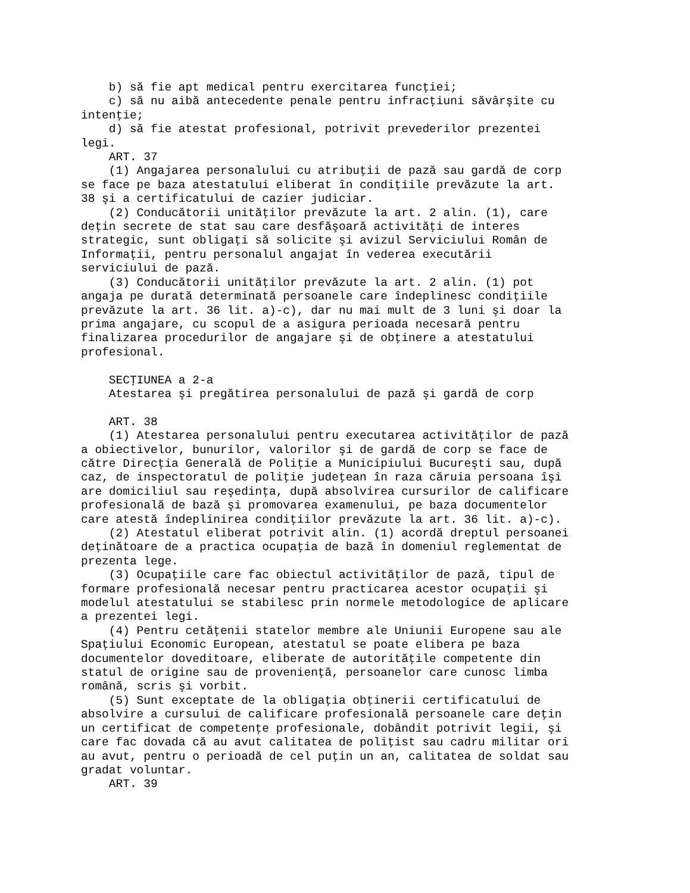b) să fie apt medical pentru exercitarea funcţiei;
    c) să nu aibă antecedente penale pentru infracţiuni săvârşite cu
intenţie;
    d) să fie atestat profesional, potrivit prevederilor prezentei
legi.
    ART. 37
    (1) Angajarea personalului cu atribuţii de pază sau gardă de corp
se face pe baza atestatului eliberat în condiţiile prevăzute la art.
38 şi a certificatului de cazier judiciar.
    (2) Conducătorii unităţilor prevăzute la art. 2 alin. (1), care
deţin secrete de stat sau care desfăşoară activităţi de interes
strategic, sunt obligaţi să solicite şi avizul Serviciului Român de
Informaţii, pentru personalul angajat în vederea executării
serviciului de pază.
    (3) Conducătorii unităţilor prevăzute la art. 2 alin. (1) pot
angaja pe durată determinată persoanele care îndeplinesc condiţiile
prevăzute la art. 36 lit. a)-c), dar nu mai mult de 3 luni şi doar la
prima angajare, cu scopul de a asigura perioada necesară pentru
finalizarea procedurilor de angajare şi de obţinere a atestatului
profesional.

    SECŢIUNEA a 2-a
    Atestarea şi pregătirea personalului de pază şi gardă de corp

    ART. 38
    (1) Atestarea personalului pentru executarea activităţilor de pază
a obiectivelor, bunurilor, valorilor şi de gardă de corp se face de
către Direcţia Generală de Poliţie a Municipiului Bucureşti sau, după
caz, de inspectoratul de poliţie judeţean în raza căruia persoana îşi
are domiciliul sau reşedinţa, după absolvirea cursurilor de calificare
profesională de bază şi promovarea examenului, pe baza documentelor
care atestă îndeplinirea condiţiilor prevăzute la art. 36 lit. a)-c).
    (2) Atestatul eliberat potrivit alin. (1) acordă dreptul persoanei
deţinătoare de a practica ocupaţia de bază în domeniul reglementat de
prezenta lege.
    (3) Ocupaţiile care fac obiectul activităţilor de pază, tipul de
formare profesională necesar pentru practicarea acestor ocupaţii şi
modelul atestatului se stabilesc prin normele metodologice de aplicare
a prezentei legi.
    (4) Pentru cetăţenii statelor membre ale Uniunii Europene sau ale
Spaţiului Economic European, atestatul se poate elibera pe baza
documentelor doveditoare, eliberate de autorităţile competente din
statul de origine sau de provenienţă, persoanelor care cunosc limba
română, scris şi vorbit.
    (5) Sunt exceptate de la obligaţia obţinerii certificatului de
absolvire a cursului de calificare profesională persoanele care deţin
un certificat de competenţe profesionale, dobândit potrivit legii, şi
care fac dovada că au avut calitatea de poliţist sau cadru militar ori
au avut, pentru o perioadă de cel puţin un an, calitatea de soldat sau
gradat voluntar.
    ART. 39